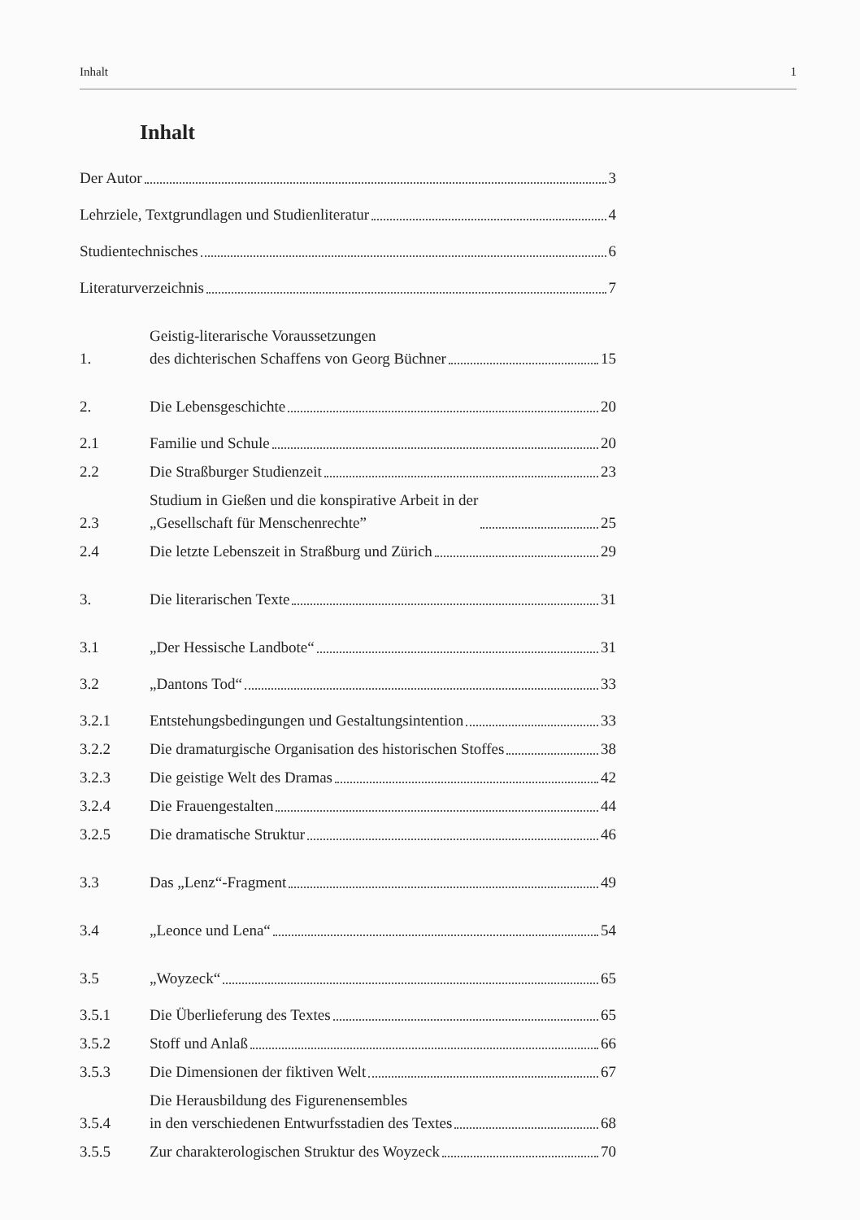Inhalt 1
Inhalt
Der Autor 3
Lehrziele, Textgrundlagen und Studienliteratur 4
Studientechnisches 6
Literaturverzeichnis 7
1.
Geistig-literarische Voraussetzungen
des dichterischen Schaffens von Georg Büchner 15
2.
Die Lebensgeschichte 20
2.1
Familie und Schule 20
2.2
Die Straßburger Studienzeit 23
2.3
Studium in Gießen und die konspirative Arbeit in der
„Gesellschaft für Menschenrechte” 25
2.4
Die letzte Lebenszeit in Straßburg und Zürich 29
3.
Die literarischen Texte 31
3.1
„Der Hessische Landbote“ 31
3.2
„Dantons Tod“ 33
3.2.1
Entstehungsbedingungen und Gestaltungsintention 33
3.2.2
Die dramaturgische Organisation des historischen Stoffes 38
3.2.3
Die geistige Welt des Dramas 42
3.2.4
Die Frauengestalten 44
3.2.5
Die dramatische Struktur 46
3.3
Das „Lenz“-Fragment 49
3.4
„Leonce und Lena“ 54
3.5
„Woyzeck“ 65
3.5.1
Die Überlieferung des Textes 65
3.5.2
Stoff und Anlaß 66
3.5.3
Die Dimensionen der fiktiven Welt 67
3.5.4
Die Herausbildung des Figurenensembles
in den verschiedenen Entwurfsstadien des Textes 68
3.5.5
Zur charakterologischen Struktur des Woyzeck 70